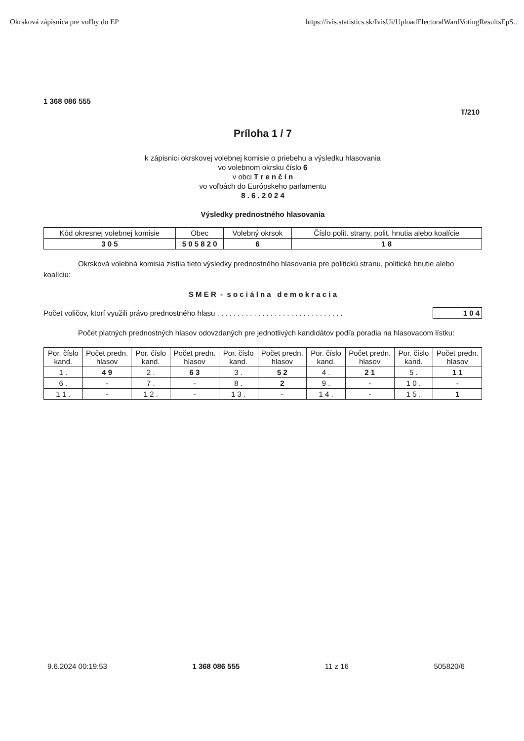Okrsková zápisnica pre voľby do EP https://ivis.statistics.sk/IvisUi/UploadElectoralWardVotingResultsEpS..
1 368 086 555
T/210
Príloha 1 / 7
k zápisnici okrskovej volebnej komisie o priebehu a výsledku hlasovania
vo volebnom okrsku číslo 6
v obci T r e n č í n
vo voľbách do Európskeho parlamentu
8 . 6 . 2 0 2 4
Výsledky prednostného hlasovania
| Kód okresnej volebnej komisie | Obec | Volebný okrsok | Číslo polit. strany, polit. hnutia alebo koalície |
| --- | --- | --- | --- |
| 3 0 5 | 5 0 5 8 2 0 | 6 | 1 8 |
Okrsková volebná komisia zistila tieto výsledky prednostného hlasovania pre politickú stranu, politické hnutie alebo koalíciu:
S M E R - s o c i á l n a d e m o k r a c i a
Počet voličov, ktorí využili právo prednostného hlasu . . . . . . . . . . . . . . . . . . . . . . . . . . . . . . . 1 0 4
Počet platných prednostných hlasov odovzdaných pre jednotlivých kandidátov podľa poradia na hlasovacom lístku:
| Por. číslo kand. | Počet predn. hlasov | Por. číslo kand. | Počet predn. hlasov | Por. číslo kand. | Počet predn. hlasov | Por. číslo kand. | Počet predn. hlasov | Por. číslo kand. | Počet predn. hlasov |
| --- | --- | --- | --- | --- | --- | --- | --- | --- | --- |
| 1 . | 4 9 | 2 . | 6 3 | 3 . | 5 2 | 4 . | 2 1 | 5 . | 1 1 |
| 6 . | - | 7 . | - | 8 . | 2 | 9 . | - | 1 0 . | - |
| 1 1 . | - | 1 2 . | - | 1 3 . | - | 1 4 . | - | 1 5 . | 1 |
9.6.2024 00:19:53 1 368 086 555 11 z 16 505820/6